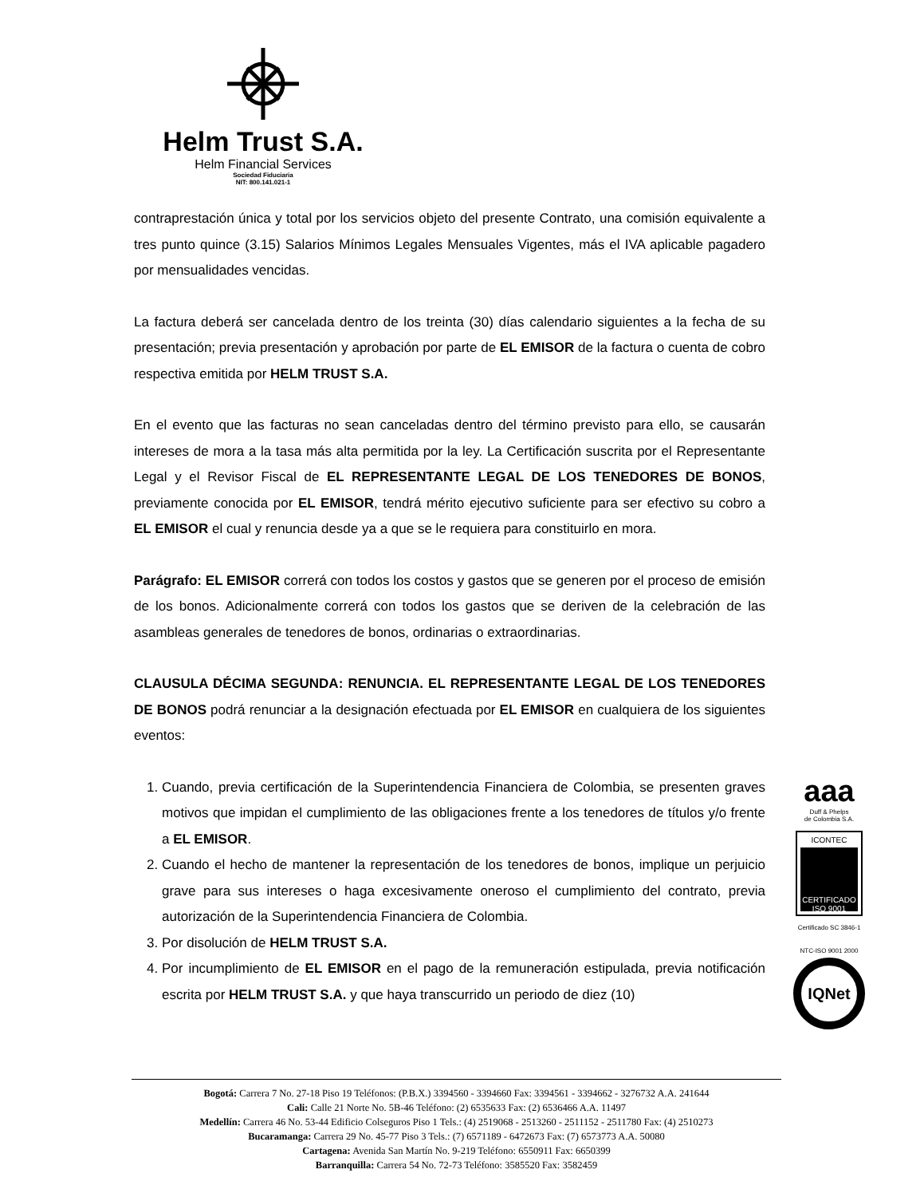Helm Trust S.A.
Helm Financial Services
Sociedad Fiduciaria
NIT: 800.141.021-1
contraprestación única y total por los servicios objeto del presente Contrato, una comisión equivalente a tres punto quince (3.15) Salarios Mínimos Legales Mensuales Vigentes, más el IVA aplicable pagadero por mensualidades vencidas.
La factura deberá ser cancelada dentro de los treinta (30) días calendario siguientes a la fecha de su presentación; previa presentación y aprobación por parte de EL EMISOR de la factura o cuenta de cobro respectiva emitida por HELM TRUST S.A.
En el evento que las facturas no sean canceladas dentro del término previsto para ello, se causarán intereses de mora a la tasa más alta permitida por la ley. La Certificación suscrita por el Representante Legal y el Revisor Fiscal de EL REPRESENTANTE LEGAL DE LOS TENEDORES DE BONOS, previamente conocida por EL EMISOR, tendrá mérito ejecutivo suficiente para ser efectivo su cobro a EL EMISOR el cual y renuncia desde ya a que se le requiera para constituirlo en mora.
Parágrafo: EL EMISOR correrá con todos los costos y gastos que se generen por el proceso de emisión de los bonos. Adicionalmente correrá con todos los gastos que se deriven de la celebración de las asambleas generales de tenedores de bonos, ordinarias o extraordinarias.
CLAUSULA DÉCIMA SEGUNDA: RENUNCIA. EL REPRESENTANTE LEGAL DE LOS TENEDORES DE BONOS podrá renunciar a la designación efectuada por EL EMISOR en cualquiera de los siguientes eventos:
1. Cuando, previa certificación de la Superintendencia Financiera de Colombia, se presenten graves motivos que impidan el cumplimiento de las obligaciones frente a los tenedores de títulos y/o frente a EL EMISOR.
2. Cuando el hecho de mantener la representación de los tenedores de bonos, implique un perjuicio grave para sus intereses o haga excesivamente oneroso el cumplimiento del contrato, previa autorización de la Superintendencia Financiera de Colombia.
3. Por disolución de HELM TRUST S.A.
4. Por incumplimiento de EL EMISOR en el pago de la remuneración estipulada, previa notificación escrita por HELM TRUST S.A. y que haya transcurrido un periodo de diez (10)
aaa
Duff & Phelps
de Colombia S.A.
ICONTEC
CERTIFICADO ISO 9001
Certificado SC 3846-1
NTC-ISO 9001 2000
IQNet
Bogotá: Carrera 7 No. 27-18 Piso 19 Teléfonos: (P.B.X.) 3394560 - 3394660 Fax: 3394561 - 3394662 - 3276732 A.A. 241644
Cali: Calle 21 Norte No. 5B-46 Teléfono: (2) 6535633 Fax: (2) 6536466 A.A. 11497
Medellín: Carrera 46 No. 53-44 Edificio Colseguros Piso 1 Tels.: (4) 2519068 - 2513260 - 2511152 - 2511780 Fax: (4) 2510273
Bucaramanga: Carrera 29 No. 45-77 Piso 3 Tels.: (7) 6571189 - 6472673 Fax: (7) 6573773 A.A. 50080
Cartagena: Avenida San Martín No. 9-219 Teléfono: 6550911 Fax: 6650399
Barranquilla: Carrera 54 No. 72-73 Teléfono: 3585520 Fax: 3582459